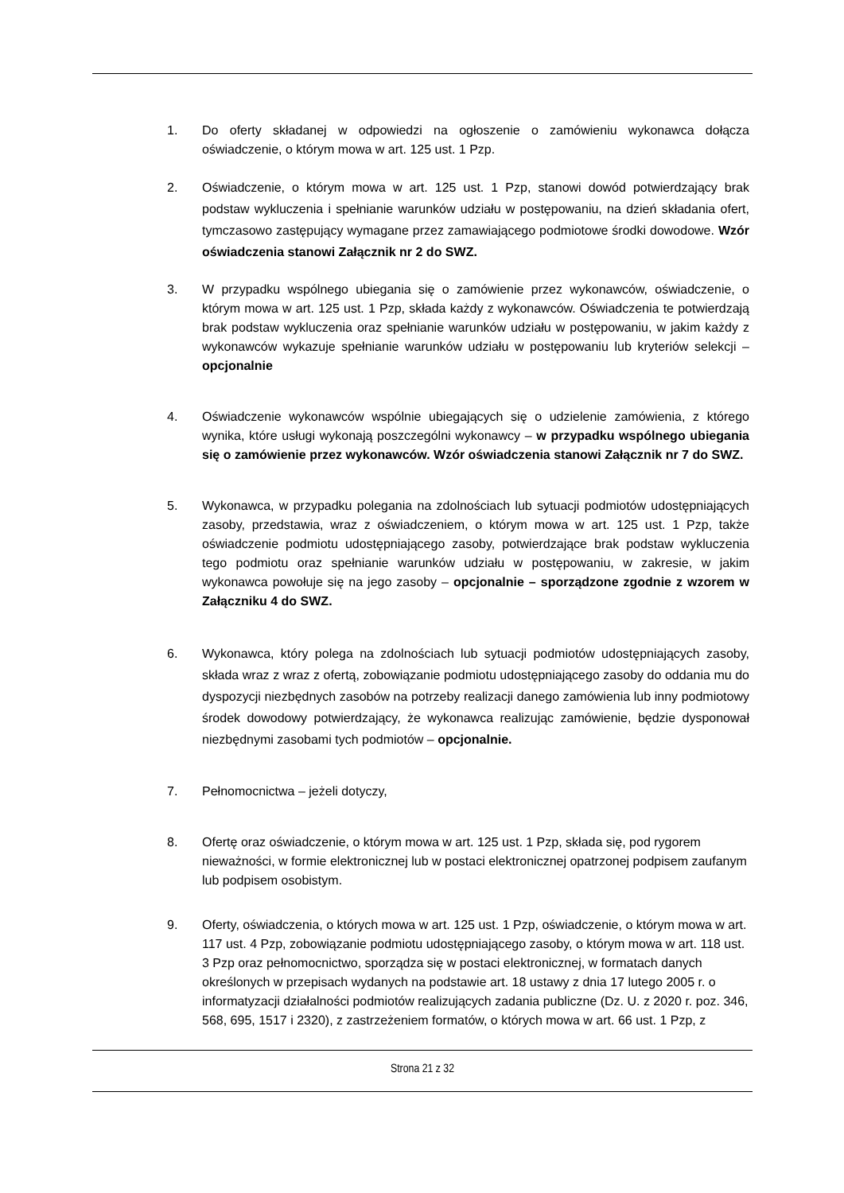1. Do oferty składanej w odpowiedzi na ogłoszenie o zamówieniu wykonawca dołącza oświadczenie, o którym mowa w art. 125 ust. 1 Pzp.
2. Oświadczenie, o którym mowa w art. 125 ust. 1 Pzp, stanowi dowód potwierdzający brak podstaw wykluczenia i spełnianie warunków udziału w postępowaniu, na dzień składania ofert, tymczasowo zastępujący wymagane przez zamawiającego podmiotowe środki dowodowe. Wzór oświadczenia stanowi Załącznik nr 2 do SWZ.
3. W przypadku wspólnego ubiegania się o zamówienie przez wykonawców, oświadczenie, o którym mowa w art. 125 ust. 1 Pzp, składa każdy z wykonawców. Oświadczenia te potwierdzają brak podstaw wykluczenia oraz spełnianie warunków udziału w postępowaniu, w jakim każdy z wykonawców wykazuje spełnianie warunków udziału w postępowaniu lub kryteriów selekcji – opcjonalnie
4. Oświadczenie wykonawców wspólnie ubiegających się o udzielenie zamówienia, z którego wynika, które usługi wykonają poszczególni wykonawcy – w przypadku wspólnego ubiegania się o zamówienie przez wykonawców. Wzór oświadczenia stanowi Załącznik nr 7 do SWZ.
5. Wykonawca, w przypadku polegania na zdolnościach lub sytuacji podmiotów udostępniających zasoby, przedstawia, wraz z oświadczeniem, o którym mowa w art. 125 ust. 1 Pzp, także oświadczenie podmiotu udostępniającego zasoby, potwierdzające brak podstaw wykluczenia tego podmiotu oraz spełnianie warunków udziału w postępowaniu, w zakresie, w jakim wykonawca powołuje się na jego zasoby – opcjonalnie – sporządzone zgodnie z wzorem w Załączniku 4 do SWZ.
6. Wykonawca, który polega na zdolnościach lub sytuacji podmiotów udostępniających zasoby, składa wraz z wraz z ofertą, zobowiązanie podmiotu udostępniającego zasoby do oddania mu do dyspozycji niezbędnych zasobów na potrzeby realizacji danego zamówienia lub inny podmiotowy środek dowodowy potwierdzający, że wykonawca realizując zamówienie, będzie dysponował niezbędnymi zasobami tych podmiotów – opcjonalnie.
7. Pełnomocnictwa – jeżeli dotyczy,
8. Ofertę oraz oświadczenie, o którym mowa w art. 125 ust. 1 Pzp, składa się, pod rygorem nieważności, w formie elektronicznej lub w postaci elektronicznej opatrzonej podpisem zaufanym lub podpisem osobistym.
9. Oferty, oświadczenia, o których mowa w art. 125 ust. 1 Pzp, oświadczenie, o którym mowa w art. 117 ust. 4 Pzp, zobowiązanie podmiotu udostępniającego zasoby, o którym mowa w art. 118 ust. 3 Pzp oraz pełnomocnictwo, sporządza się w postaci elektronicznej, w formatach danych określonych w przepisach wydanych na podstawie art. 18 ustawy z dnia 17 lutego 2005 r. o informatyzacji działalności podmiotów realizujących zadania publiczne (Dz. U. z 2020 r. poz. 346, 568, 695, 1517 i 2320), z zastrzeżeniem formatów, o których mowa w art. 66 ust. 1 Pzp, z
Strona 21 z 32